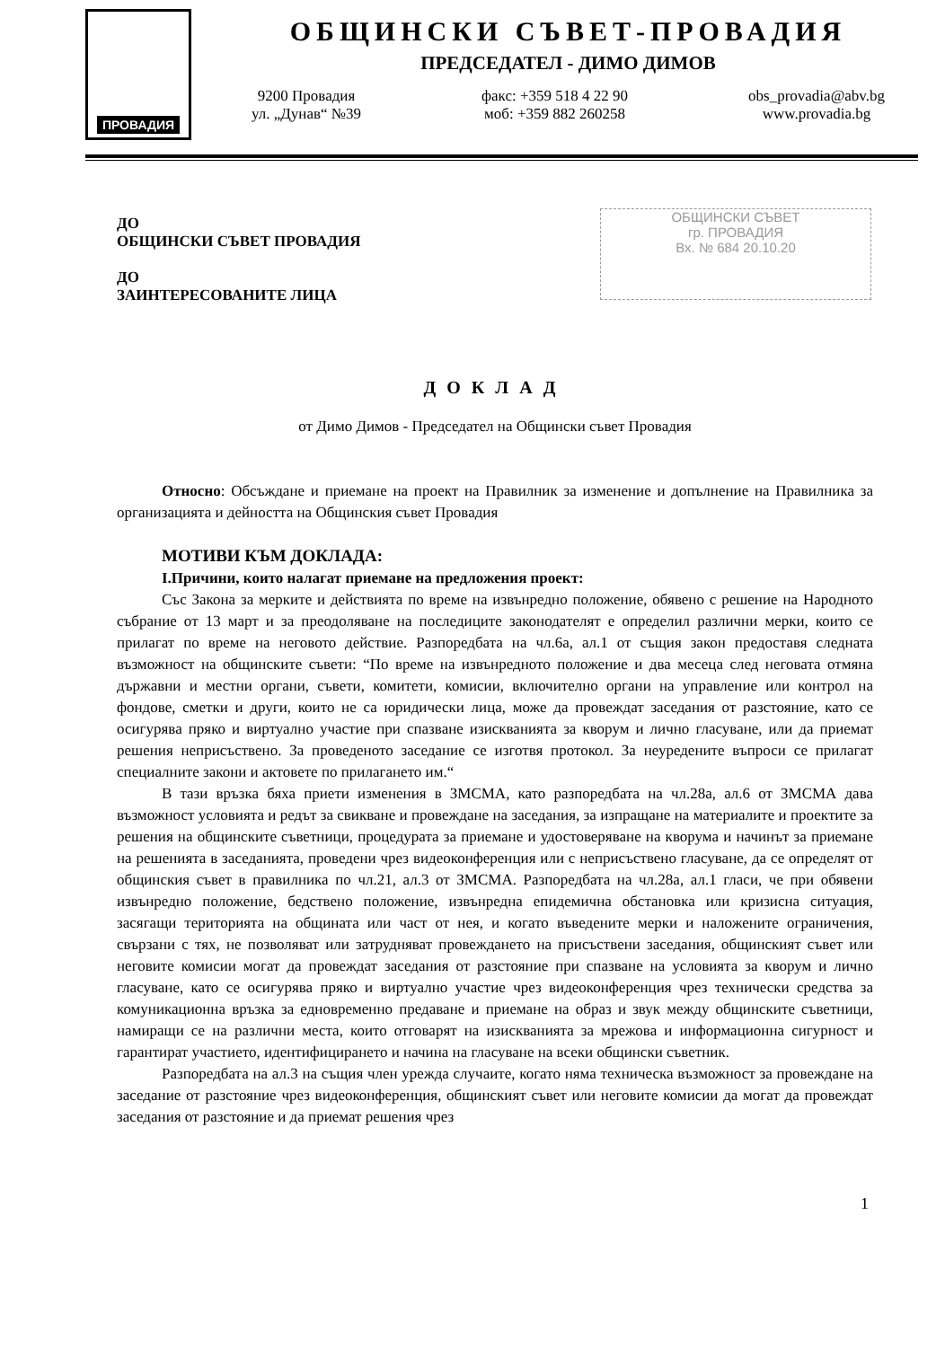ПРОВАДИЯ
ОБЩИНСКИ СЪВЕТ-ПРОВАДИЯ
ПРЕДСЕДАТЕЛ - ДИМО ДИМОВ
9200 Провадия
ул. „Дунав“ №39
факс: +359 518 4 22 90
моб: +359 882 260258
obs_provadia@abv.bg
www.provadia.bg
ДО
ОБЩИНСКИ СЪВЕТ ПРОВАДИЯ
ДО
ЗАИНТЕРЕСОВАНИТЕ ЛИЦА
ОБЩИНСКИ СЪВЕТ
гр. ПРОВАДИЯ
Вх. № 684 20.10.20
ДОКЛАД
от Димо Димов - Председател на Общински съвет Провадия
Относно: Обсъждане и приемане на проект на Правилник за изменение и допълнение на Правилника за организацията и дейността на Общинския съвет Провадия
МОТИВИ КЪМ ДОКЛАДА:
I.Причини, които налагат приемане на предложения проект:
Със Закона за мерките и действията по време на извънредно положение, обявено с решение на Народното събрание от 13 март и за преодоляване на последиците законодателят е определил различни мерки, които се прилагат по време на неговото действие. Разпоредбата на чл.6а, ал.1 от същия закон предоставя следната възможност на общинските съвети: “По време на извънредното положение и два месеца след неговата отмяна държавни и местни органи, съвети, комитети, комисии, включително органи на управление или контрол на фондове, сметки и други, които не са юридически лица, може да провеждат заседания от разстояние, като се осигурява пряко и виртуално участие при спазване изискванията за кворум и лично гласуване, или да приемат решения неприсъствено. За проведеното заседание се изготвя протокол. За неуредените въпроси се прилагат специалните закони и актовете по прилагането им.“
В тази връзка бяха приети изменения в ЗМСМА, като разпоредбата на чл.28а, ал.6 от ЗМСМА дава възможност условията и редът за свикване и провеждане на заседания, за изпращане на материалите и проектите за решения на общинските съветници, процедурата за приемане и удостоверяване на кворума и начинът за приемане на решенията в заседанията, проведени чрез видеоконференция или с неприсъствено гласуване, да се определят от общинския съвет в правилника по чл.21, ал.3 от ЗМСМА. Разпоредбата на чл.28а, ал.1 гласи, че при обявени извънредно положение, бедствено положение, извънредна епидемична обстановка или кризисна ситуация, засягащи територията на общината или част от нея, и когато въведените мерки и наложените ограничения, свързани с тях, не позволяват или затрудняват провеждането на присъствени заседания, общинският съвет или неговите комисии могат да провеждат заседания от разстояние при спазване на условията за кворум и лично гласуване, като се осигурява пряко и виртуално участие чрез видеоконференция чрез технически средства за комуникационна връзка за едновременно предаване и приемане на образ и звук между общинските съветници, намиращи се на различни места, които отговарят на изискванията за мрежова и информационна сигурност и гарантират участието, идентифицирането и начина на гласуване на всеки общински съветник.
Разпоредбата на ал.3 на същия член урежда случаите, когато няма техническа възможност за провеждане на заседание от разстояние чрез видеоконференция, общинският съвет или неговите комисии да могат да провеждат заседания от разстояние и да приемат решения чрез
1